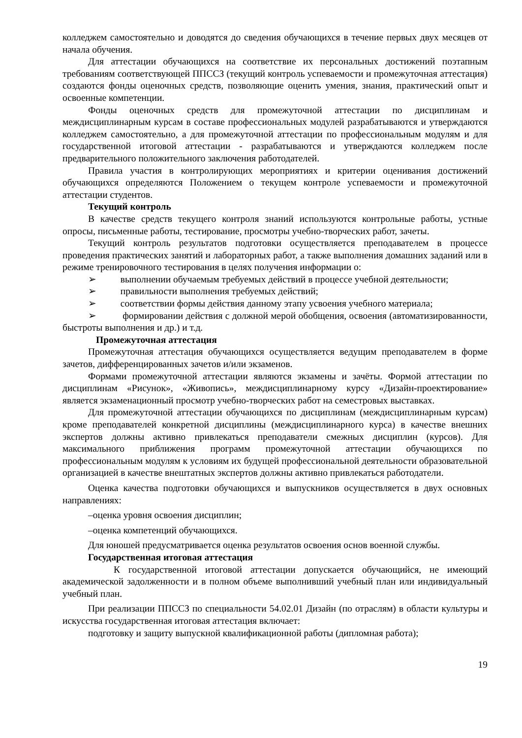колледжем самостоятельно и доводятся до сведения обучающихся в течение первых двух месяцев от начала обучения.
Для аттестации обучающихся на соответствие их персональных достижений поэтапным требованиям соответствующей ППССЗ (текущий контроль успеваемости и промежуточная аттестация) создаются фонды оценочных средств, позволяющие оценить умения, знания, практический опыт и освоенные компетенции.
Фонды оценочных средств для промежуточной аттестации по дисциплинам и междисциплинарным курсам в составе профессиональных модулей разрабатываются и утверждаются колледжем самостоятельно, а для промежуточной аттестации по профессиональным модулям и для государственной итоговой аттестации - разрабатываются и утверждаются колледжем после предварительного положительного заключения работодателей.
Правила участия в контролирующих мероприятиях и критерии оценивания достижений обучающихся определяются Положением о текущем контроле успеваемости и промежуточной аттестации студентов.
Текущий контроль
В качестве средств текущего контроля знаний используются контрольные работы, устные опросы, письменные работы, тестирование, просмотры учебно-творческих работ, зачеты.
Текущий контроль результатов подготовки осуществляется преподавателем в процессе проведения практических занятий и лабораторных работ, а также выполнения домашних заданий или в режиме тренировочного тестирования в целях получения информации о:
➢ выполнении обучаемым требуемых действий в процессе учебной деятельности;
➢ правильности выполнения требуемых действий;
➢ соответствии формы действия данному этапу усвоения учебного материала;
➢ формировании действия с должной мерой обобщения, освоения (автоматизированности, быстроты выполнения и др.) и т.д.
Промежуточная аттестация
Промежуточная аттестация обучающихся осуществляется ведущим преподавателем в форме зачетов, дифференцированных зачетов и/или экзаменов.
Формами промежуточной аттестации являются экзамены и зачёты. Формой аттестации по дисциплинам «Рисунок», «Живопись», междисциплинарному курсу «Дизайн-проектирование» является экзаменационный просмотр учебно-творческих работ на семестровых выставках.
Для промежуточной аттестации обучающихся по дисциплинам (междисциплинарным курсам) кроме преподавателей конкретной дисциплины (междисциплинарного курса) в качестве внешних экспертов должны активно привлекаться преподаватели смежных дисциплин (курсов). Для максимального приближения программ промежуточной аттестации обучающихся по профессиональным модулям к условиям их будущей профессиональной деятельности образовательной организацией в качестве внештатных экспертов должны активно привлекаться работодатели.
Оценка качества подготовки обучающихся и выпускников осуществляется в двух основных направлениях:
–оценка уровня освоения дисциплин;
–оценка компетенций обучающихся.
Для юношей предусматривается оценка результатов освоения основ военной службы.
Государственная итоговая аттестация
К государственной итоговой аттестации допускается обучающийся, не имеющий академической задолженности и в полном объеме выполнивший учебный план или индивидуальный учебный план.
При реализации ППССЗ по специальности 54.02.01 Дизайн (по отраслям) в области культуры и искусства государственная итоговая аттестация включает:
подготовку и защиту выпускной квалификационной работы (дипломная работа);
19